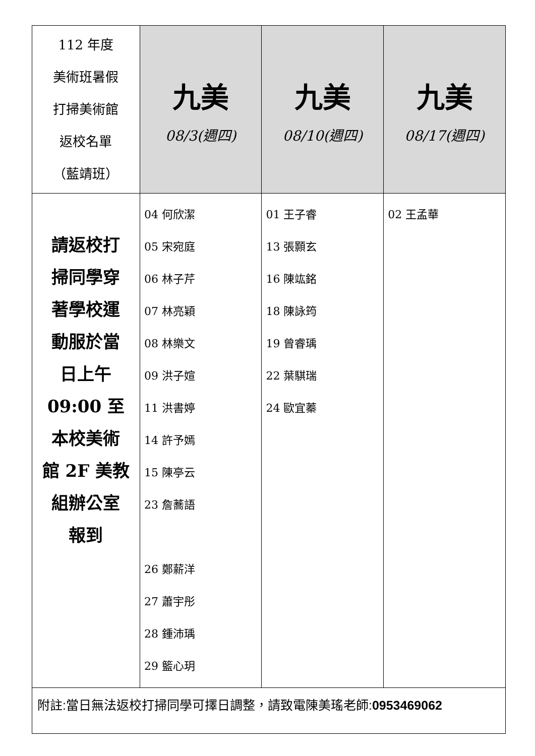| 112 年度 美術班暑假 打掃美術館 返校名單 （藍靖班） | 九美 08/3(週四) | 九美 08/10(週四) | 九美 08/17(週四) |
| 請返校打 掃同學穿 著學校運 動服於當 日上午 09:00 至 本校美術 館 2F 美教 組辦公室 報到 | 04 何欣潔 05 宋宛庭 06 林子芹 07 林亮穎 08 林樂文 09 洪子媗 11 洪書婷 14 許予嫣 15 陳亭云 23 詹蕎語 26 鄭薪洋 27 蕭宇彤 28 鍾沛瑀 29 籃心玥 | 01 王子睿 13 張顥玄 16 陳竑銘 18 陳詠筠 19 曾睿瑀 22 葉騏瑞 24 歐宜蓁 | 02 王孟華 |
| 附註:當日無法返校打掃同學可擇日調整，請致電陳美瑤老師: 0953469062 | | | |